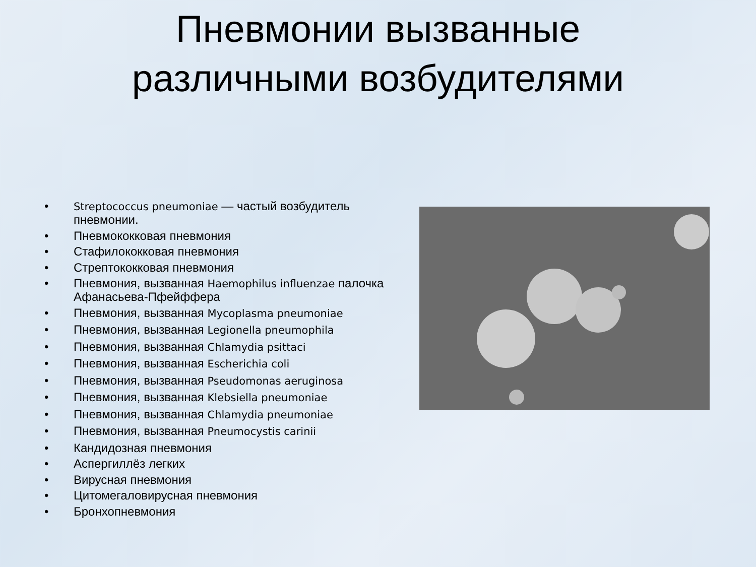Пневмонии вызванные
различными возбудителями
• Streptococcus pneumoniae — частый возбудитель пневмонии.
• Пневмококковая пневмония
• Стафилококковая пневмония
• Стрептококковая пневмония
• Пневмония, вызванная Haemophilus influenzae палочка Афанасьева-Пфейффера
• Пневмония, вызванная Mycoplasma pneumoniae
• Пневмония, вызванная Legionella pneumophila
• Пневмония, вызванная Chlamydia psittaci
• Пневмония, вызванная Escherichia coli
• Пневмония, вызванная Pseudomonas aeruginosa
• Пневмония, вызванная Klebsiella pneumoniae
• Пневмония, вызванная Chlamydia pneumoniae
• Пневмония, вызванная Pneumocystis carinii
• Кандидозная пневмония
• Аспергиллёз легких
• Вирусная пневмония
• Цитомегаловирусная пневмония
• Бронхопневмония